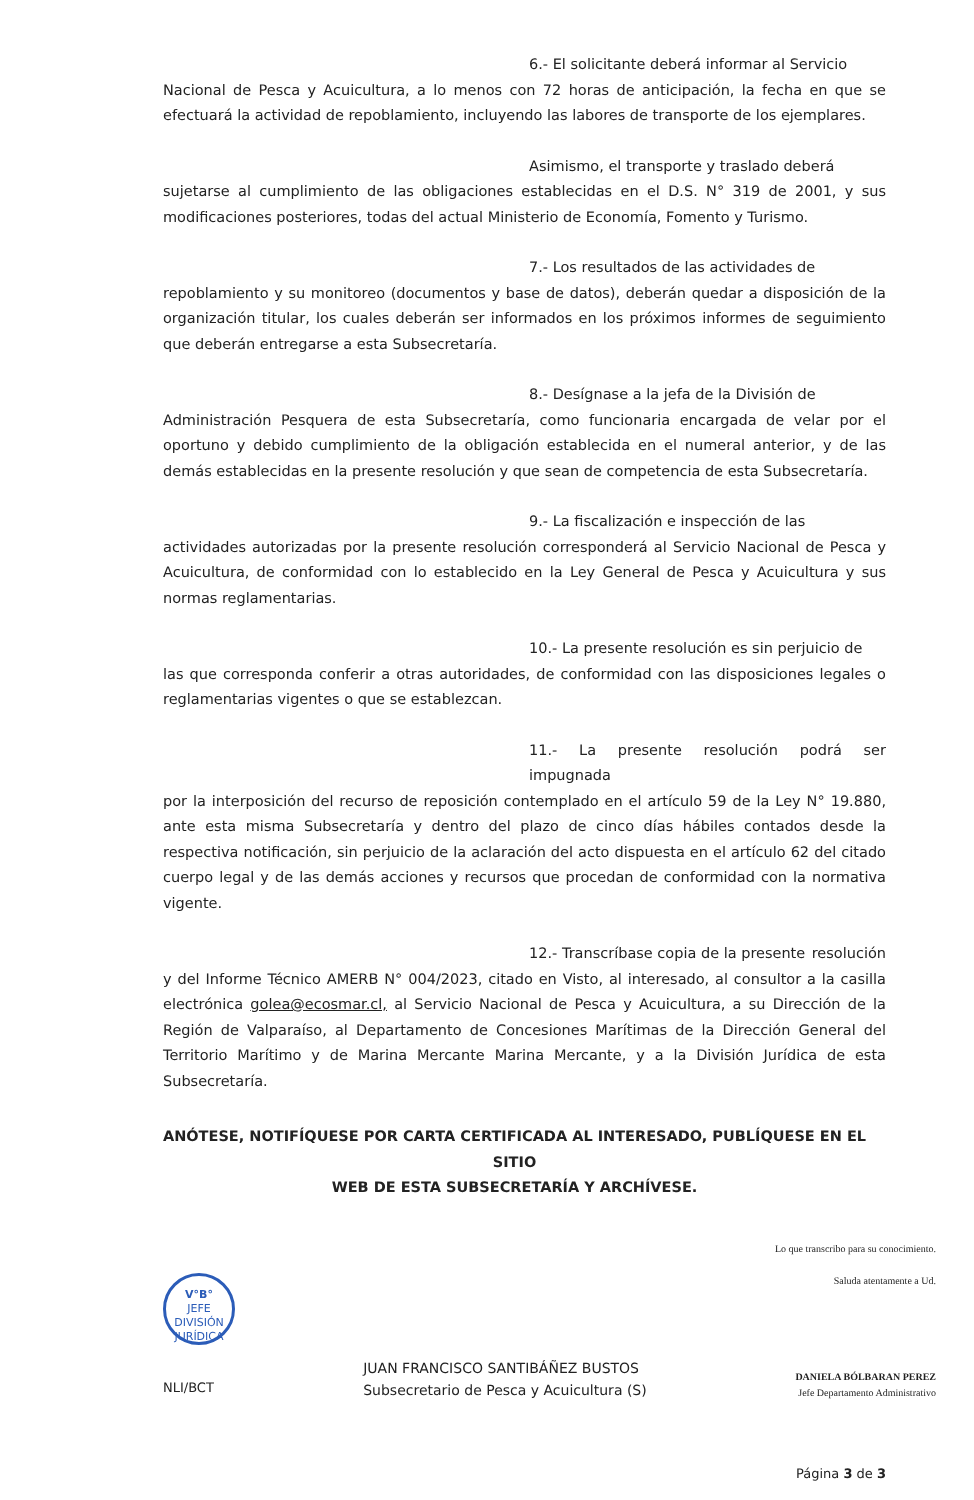6.- El solicitante deberá informar al Servicio Nacional de Pesca y Acuicultura, a lo menos con 72 horas de anticipación, la fecha en que se efectuará la actividad de repoblamiento, incluyendo las labores de transporte de los ejemplares.
Asimismo, el transporte y traslado deberá sujetarse al cumplimiento de las obligaciones establecidas en el D.S. N° 319 de 2001, y sus modificaciones posteriores, todas del actual Ministerio de Economía, Fomento y Turismo.
7.- Los resultados de las actividades de repoblamiento y su monitoreo (documentos y base de datos), deberán quedar a disposición de la organización titular, los cuales deberán ser informados en los próximos informes de seguimiento que deberán entregarse a esta Subsecretaría.
8.- Desígnase a la jefa de la División de Administración Pesquera de esta Subsecretaría, como funcionaria encargada de velar por el oportuno y debido cumplimiento de la obligación establecida en el numeral anterior, y de las demás establecidas en la presente resolución y que sean de competencia de esta Subsecretaría.
9.- La fiscalización e inspección de las actividades autorizadas por la presente resolución corresponderá al Servicio Nacional de Pesca y Acuicultura, de conformidad con lo establecido en la Ley General de Pesca y Acuicultura y sus normas reglamentarias.
10.- La presente resolución es sin perjuicio de las que corresponda conferir a otras autoridades, de conformidad con las disposiciones legales o reglamentarias vigentes o que se establezcan.
11.- La presente resolución podrá ser impugnada por la interposición del recurso de reposición contemplado en el artículo 59 de la Ley N° 19.880, ante esta misma Subsecretaría y dentro del plazo de cinco días hábiles contados desde la respectiva notificación, sin perjuicio de la aclaración del acto dispuesta en el artículo 62 del citado cuerpo legal y de las demás acciones y recursos que procedan de conformidad con la normativa vigente.
12.- Transcríbase copia de la presente resolución y del Informe Técnico AMERB N° 004/2023, citado en Visto, al interesado, al consultor a la casilla electrónica golea@ecosmar.cl, al Servicio Nacional de Pesca y Acuicultura, a su Dirección de la Región de Valparaíso, al Departamento de Concesiones Marítimas de la Dirección General del Territorio Marítimo y de Marina Mercante Marina Mercante, y a la División Jurídica de esta Subsecretaría.
ANÓTESE, NOTIFÍQUESE POR CARTA CERTIFICADA AL INTERESADO, PUBLÍQUESE EN EL SITIO
WEB DE ESTA SUBSECRETARÍA Y ARCHÍVESE.
V°B°
JEFE
DIVISIÓN JURÍDICA
NLI/BCT
JUAN FRANCISCO SANTIBÁÑEZ BUSTOS
Subsecretario de Pesca y Acuicultura (S)
Lo que transcribo para su conocimiento.
Saluda atentamente a Ud.
DANIELA BÓLBARAN PEREZ
Jefe Departamento Administrativo
Página 3 de 3